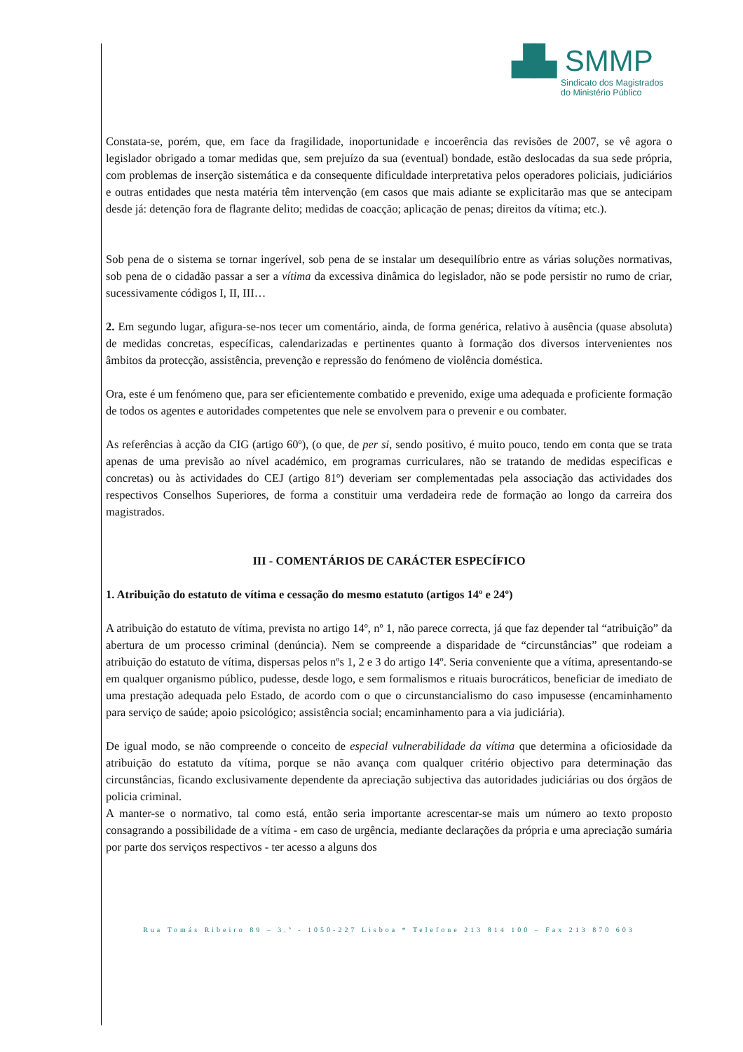▟▙ SMMP
Sindicato dos Magistrados
do Ministério Público
Constata-se, porém, que, em face da fragilidade, inoportunidade e incoerência das revisões de 2007, se vê agora o legislador obrigado a tomar medidas que, sem prejuízo da sua (eventual) bondade, estão deslocadas da sua sede própria, com problemas de inserção sistemática e da consequente dificuldade interpretativa pelos operadores policiais, judiciários e outras entidades que nesta matéria têm intervenção (em casos que mais adiante se explicitarão mas que se antecipam desde já: detenção fora de flagrante delito; medidas de coacção; aplicação de penas; direitos da vítima; etc.).
Sob pena de o sistema se tornar ingerível, sob pena de se instalar um desequilíbrio entre as várias soluções normativas, sob pena de o cidadão passar a ser a vítima da excessiva dinâmica do legislador, não se pode persistir no rumo de criar, sucessivamente códigos I, II, III…
2. Em segundo lugar, afigura-se-nos tecer um comentário, ainda, de forma genérica, relativo à ausência (quase absoluta) de medidas concretas, específicas, calendarizadas e pertinentes quanto à formação dos diversos intervenientes nos âmbitos da protecção, assistência, prevenção e repressão do fenómeno de violência doméstica.
Ora, este é um fenómeno que, para ser eficientemente combatido e prevenido, exige uma adequada e proficiente formação de todos os agentes e autoridades competentes que nele se envolvem para o prevenir e ou combater.
As referências à acção da CIG (artigo 60º), (o que, de per si, sendo positivo, é muito pouco, tendo em conta que se trata apenas de uma previsão ao nível académico, em programas curriculares, não se tratando de medidas especificas e concretas) ou às actividades do CEJ (artigo 81º) deveriam ser complementadas pela associação das actividades dos respectivos Conselhos Superiores, de forma a constituir uma verdadeira rede de formação ao longo da carreira dos magistrados.
III - COMENTÁRIOS DE CARÁCTER ESPECÍFICO
1. Atribuição do estatuto de vítima e cessação do mesmo estatuto (artigos 14º e 24º)
A atribuição do estatuto de vítima, prevista no artigo 14º, nº 1, não parece correcta, já que faz depender tal “atribuição” da abertura de um processo criminal (denúncia). Nem se compreende a disparidade de “circunstâncias” que rodeiam a atribuição do estatuto de vítima, dispersas pelos nºs 1, 2 e 3 do artigo 14º. Seria conveniente que a vítima, apresentando-se em qualquer organismo público, pudesse, desde logo, e sem formalismos e rituais burocráticos, beneficiar de imediato de uma prestação adequada pelo Estado, de acordo com o que o circunstancialismo do caso impusesse (encaminhamento para serviço de saúde; apoio psicológico; assistência social; encaminhamento para a via judiciária).
De igual modo, se não compreende o conceito de especial vulnerabilidade da vítima que determina a oficiosidade da atribuição do estatuto da vítima, porque se não avança com qualquer critério objectivo para determinação das circunstâncias, ficando exclusivamente dependente da apreciação subjectiva das autoridades judiciárias ou dos órgãos de policia criminal.
A manter-se o normativo, tal como está, então seria importante acrescentar-se mais um número ao texto proposto consagrando a possibilidade de a vítima - em caso de urgência, mediante declarações da própria e uma apreciação sumária por parte dos serviços respectivos - ter acesso a alguns dos
Rua Tomás Ribeiro 89 – 3.º - 1050-227 Lisboa * Telefone 213 814 100 – Fax 213 870 603